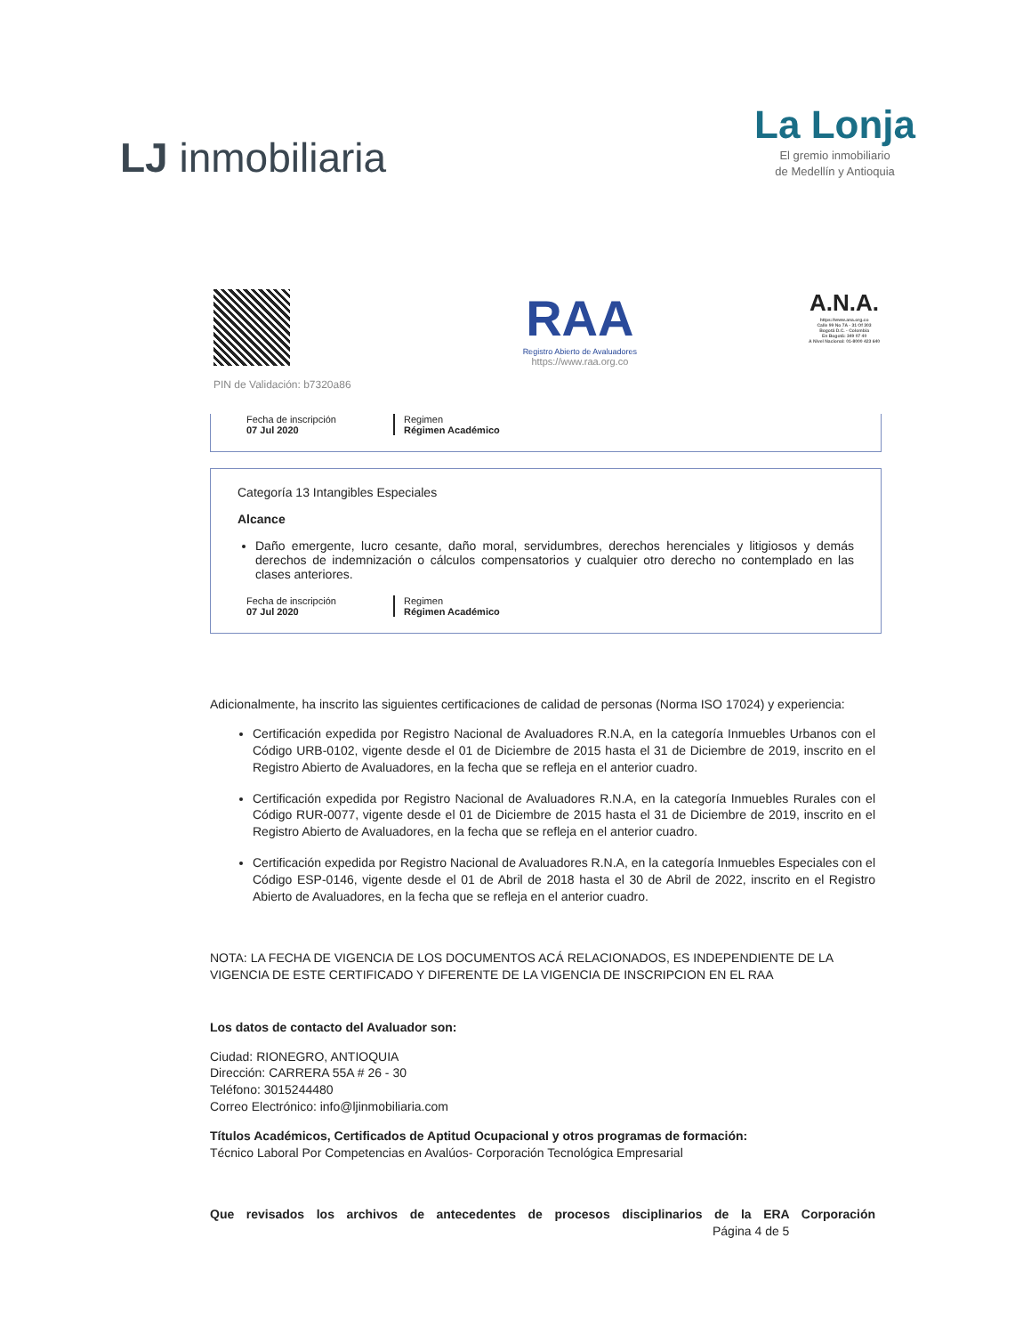LJ inmobiliaria
La Lonja
El gremio inmobiliario
de Medellín y Antioquia
PIN de Validación: b7320a86
RAA
Registro Abierto de Avaluadores
https://www.raa.org.co
A.N.A.
https://www.ana.org.co
Calle 99 No 7A - 31 Of 303
Bogotá D.C. - Colombia
En Bogotá: 349 07 40
A Nivel Nacional: 01-8000 423 640
Fecha de inscripción
07 Jul 2020
Regimen
Régimen Académico
Categoría 13 Intangibles Especiales
Alcance
Daño emergente, lucro cesante, daño moral, servidumbres, derechos herenciales y litigiosos y demás derechos de indemnización o cálculos compensatorios y cualquier otro derecho no contemplado en las clases anteriores.
Fecha de inscripción
07 Jul 2020
Regimen
Régimen Académico
Adicionalmente, ha inscrito las siguientes certificaciones de calidad de personas (Norma ISO 17024) y experiencia:
Certificación expedida por Registro Nacional de Avaluadores R.N.A, en la categoría Inmuebles Urbanos con el Código URB-0102, vigente desde el 01 de Diciembre de 2015 hasta el 31 de Diciembre de 2019, inscrito en el Registro Abierto de Avaluadores, en la fecha que se refleja en el anterior cuadro.
Certificación expedida por Registro Nacional de Avaluadores R.N.A, en la categoría Inmuebles Rurales con el Código RUR-0077, vigente desde el 01 de Diciembre de 2015 hasta el 31 de Diciembre de 2019, inscrito en el Registro Abierto de Avaluadores, en la fecha que se refleja en el anterior cuadro.
Certificación expedida por Registro Nacional de Avaluadores R.N.A, en la categoría Inmuebles Especiales con el Código ESP-0146, vigente desde el 01 de Abril de 2018 hasta el 30 de Abril de 2022, inscrito en el Registro Abierto de Avaluadores, en la fecha que se refleja en el anterior cuadro.
NOTA: LA FECHA DE VIGENCIA DE LOS DOCUMENTOS ACÁ RELACIONADOS, ES INDEPENDIENTE DE LA VIGENCIA DE ESTE CERTIFICADO Y DIFERENTE DE LA VIGENCIA DE INSCRIPCION EN EL RAA
Los datos de contacto del Avaluador son:
Ciudad: RIONEGRO, ANTIOQUIA
Dirección: CARRERA 55A # 26 - 30
Teléfono: 3015244480
Correo Electrónico: info@ljinmobiliaria.com
Títulos Académicos, Certificados de Aptitud Ocupacional y otros programas de formación:
Técnico Laboral Por Competencias en Avalúos- Corporación Tecnológica Empresarial
Que revisados los archivos de antecedentes de procesos disciplinarios de la ERA Corporación
Página 4 de 5